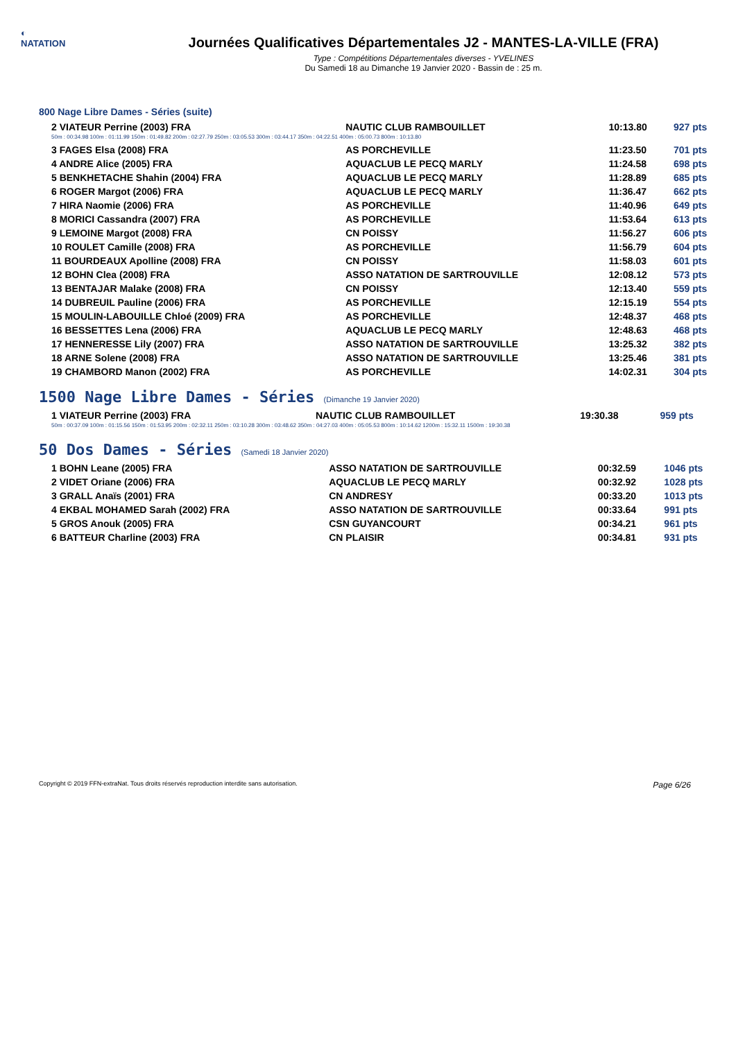◐
NATATION
Journées Qualificatives Départementales J2 - MANTES-LA-VILLE (FRA)
Type : Compétitions Départementales diverses - YVELINES
Du Samedi 18 au Dimanche 19 Janvier 2020 - Bassin de : 25 m.
800 Nage Libre Dames - Séries (suite)
| 2 VIATEUR Perrine (2003) FRA | NAUTIC CLUB RAMBOUILLET | 10:13.80 | 927 pts |
| 50m : 00:34.98 100m : 01:11.99 150m : 01:49.82 200m : 02:27.79 250m : 03:05.53 300m : 03:44.17 350m : 04:22.51 400m : 05:00.73 800m : 10:13.80 | | | |
| 3 FAGES Elsa (2008) FRA | AS PORCHEVILLE | 11:23.50 | 701 pts |
| 4 ANDRE Alice (2005) FRA | AQUACLUB LE PECQ MARLY | 11:24.58 | 698 pts |
| 5 BENKHETACHE Shahin (2004) FRA | AQUACLUB LE PECQ MARLY | 11:28.89 | 685 pts |
| 6 ROGER Margot (2006) FRA | AQUACLUB LE PECQ MARLY | 11:36.47 | 662 pts |
| 7 HIRA Naomie (2006) FRA | AS PORCHEVILLE | 11:40.96 | 649 pts |
| 8 MORICI Cassandra (2007) FRA | AS PORCHEVILLE | 11:53.64 | 613 pts |
| 9 LEMOINE Margot (2008) FRA | CN POISSY | 11:56.27 | 606 pts |
| 10 ROULET Camille (2008) FRA | AS PORCHEVILLE | 11:56.79 | 604 pts |
| 11 BOURDEAUX Apolline (2008) FRA | CN POISSY | 11:58.03 | 601 pts |
| 12 BOHN Clea (2008) FRA | ASSO NATATION DE SARTROUVILLE | 12:08.12 | 573 pts |
| 13 BENTAJAR Malake (2008) FRA | CN POISSY | 12:13.40 | 559 pts |
| 14 DUBREUIL Pauline (2006) FRA | AS PORCHEVILLE | 12:15.19 | 554 pts |
| 15 MOULIN-LABOUILLE Chloé (2009) FRA | AS PORCHEVILLE | 12:48.37 | 468 pts |
| 16 BESSETTES Lena (2006) FRA | AQUACLUB LE PECQ MARLY | 12:48.63 | 468 pts |
| 17 HENNERESSE Lily (2007) FRA | ASSO NATATION DE SARTROUVILLE | 13:25.32 | 382 pts |
| 18 ARNE Solene (2008) FRA | ASSO NATATION DE SARTROUVILLE | 13:25.46 | 381 pts |
| 19 CHAMBORD Manon (2002) FRA | AS PORCHEVILLE | 14:02.31 | 304 pts |
1500 Nage Libre Dames - Séries (Dimanche 19 Janvier 2020)
| 1 VIATEUR Perrine (2003) FRA | NAUTIC CLUB RAMBOUILLET | 19:30.38 | 959 pts |
| 50m : 00:37.09 100m : 01:15.56 150m : 01:53.95 200m : 02:32.11 250m : 03:10.28 300m : 03:48.62 350m : 04:27.03 400m : 05:05.53 800m : 10:14.62 1200m : 15:32.11 1500m : 19:30.38 | | | |
50 Dos Dames - Séries (Samedi 18 Janvier 2020)
| 1 BOHN Leane (2005) FRA | ASSO NATATION DE SARTROUVILLE | 00:32.59 | 1046 pts |
| 2 VIDET Oriane (2006) FRA | AQUACLUB LE PECQ MARLY | 00:32.92 | 1028 pts |
| 3 GRALL Anaïs (2001) FRA | CN ANDRESY | 00:33.20 | 1013 pts |
| 4 EKBAL MOHAMED Sarah (2002) FRA | ASSO NATATION DE SARTROUVILLE | 00:33.64 | 991 pts |
| 5 GROS Anouk (2005) FRA | CSN GUYANCOURT | 00:34.21 | 961 pts |
| 6 BATTEUR Charline (2003) FRA | CN PLAISIR | 00:34.81 | 931 pts |
Copyright © 2019 FFN-extraNat. Tous droits réservés reproduction interdite sans autorisation. Page 6/26